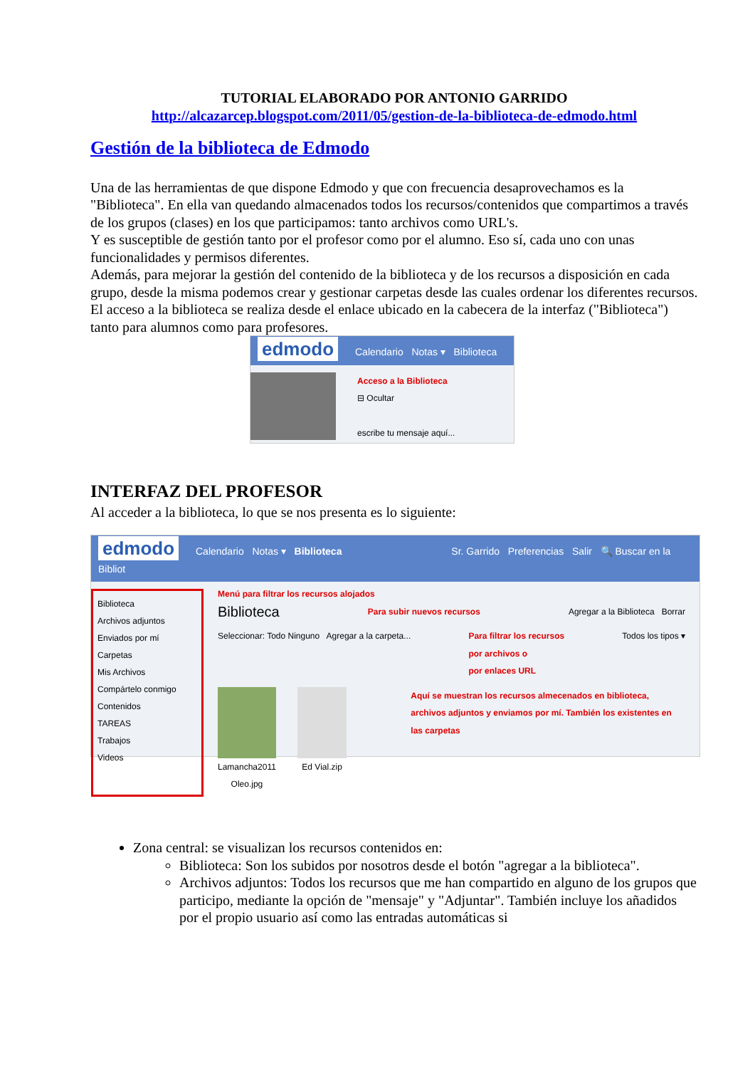TUTORIAL ELABORADO POR ANTONIO GARRIDO
http://alcazarcep.blogspot.com/2011/05/gestion-de-la-biblioteca-de-edmodo.html
Gestión de la biblioteca de Edmodo
Una de las herramientas de que dispone Edmodo y que con frecuencia desaprovechamos es la "Biblioteca". En ella van quedando almacenados todos los recursos/contenidos que compartimos a través de los grupos (clases) en los que participamos: tanto archivos como URL's.
Y es susceptible de gestión tanto por el profesor como por el alumno. Eso sí, cada uno con unas funcionalidades y permisos diferentes.
Además, para mejorar la gestión del contenido de la biblioteca y de los recursos a disposición en cada grupo, desde la misma podemos crear y gestionar carpetas desde las cuales ordenar los diferentes recursos.
El acceso a la biblioteca se realiza desde el enlace ubicado en la cabecera de la interfaz ("Biblioteca") tanto para alumnos como para profesores.
edmodo Calendario Notas ▾ Biblioteca
Acceso a la Biblioteca
⊟ Ocultar
escribe tu mensaje aquí...
INTERFAZ DEL PROFESOR
Al acceder a la biblioteca, lo que se nos presenta es lo siguiente:
edmodo Calendario Notas ▾ Biblioteca Sr. Garrido Preferencias Salir 🔍 Buscar en la Bibliot
Biblioteca
Archivos adjuntos
Enviados por mí
Carpetas
Mis Archivos
Compártelo conmigo
Contenidos
TAREAS
Trabajos
Videos
Menú para filtrar los recursos alojados
Biblioteca Para subir nuevos recursos Agregar a la Biblioteca Borrar
Seleccionar: Todo Ninguno Agregar a la carpeta... Para filtrar los recursos
por archivos o
por enlaces URL Todos los tipos ▾
Lamancha2011 Oleo.jpg
Ed Vial.zip Aquí se muestran los recursos almecenados en biblioteca, archivos adjuntos y enviamos por mí. También los existentes en las carpetas
Zona central: se visualizan los recursos contenidos en:
Biblioteca: Son los subidos por nosotros desde el botón "agregar a la biblioteca".
Archivos adjuntos: Todos los recursos que me han compartido en alguno de los grupos que participo, mediante la opción de "mensaje" y "Adjuntar". También incluye los añadidos por el propio usuario así como las entradas automáticas si